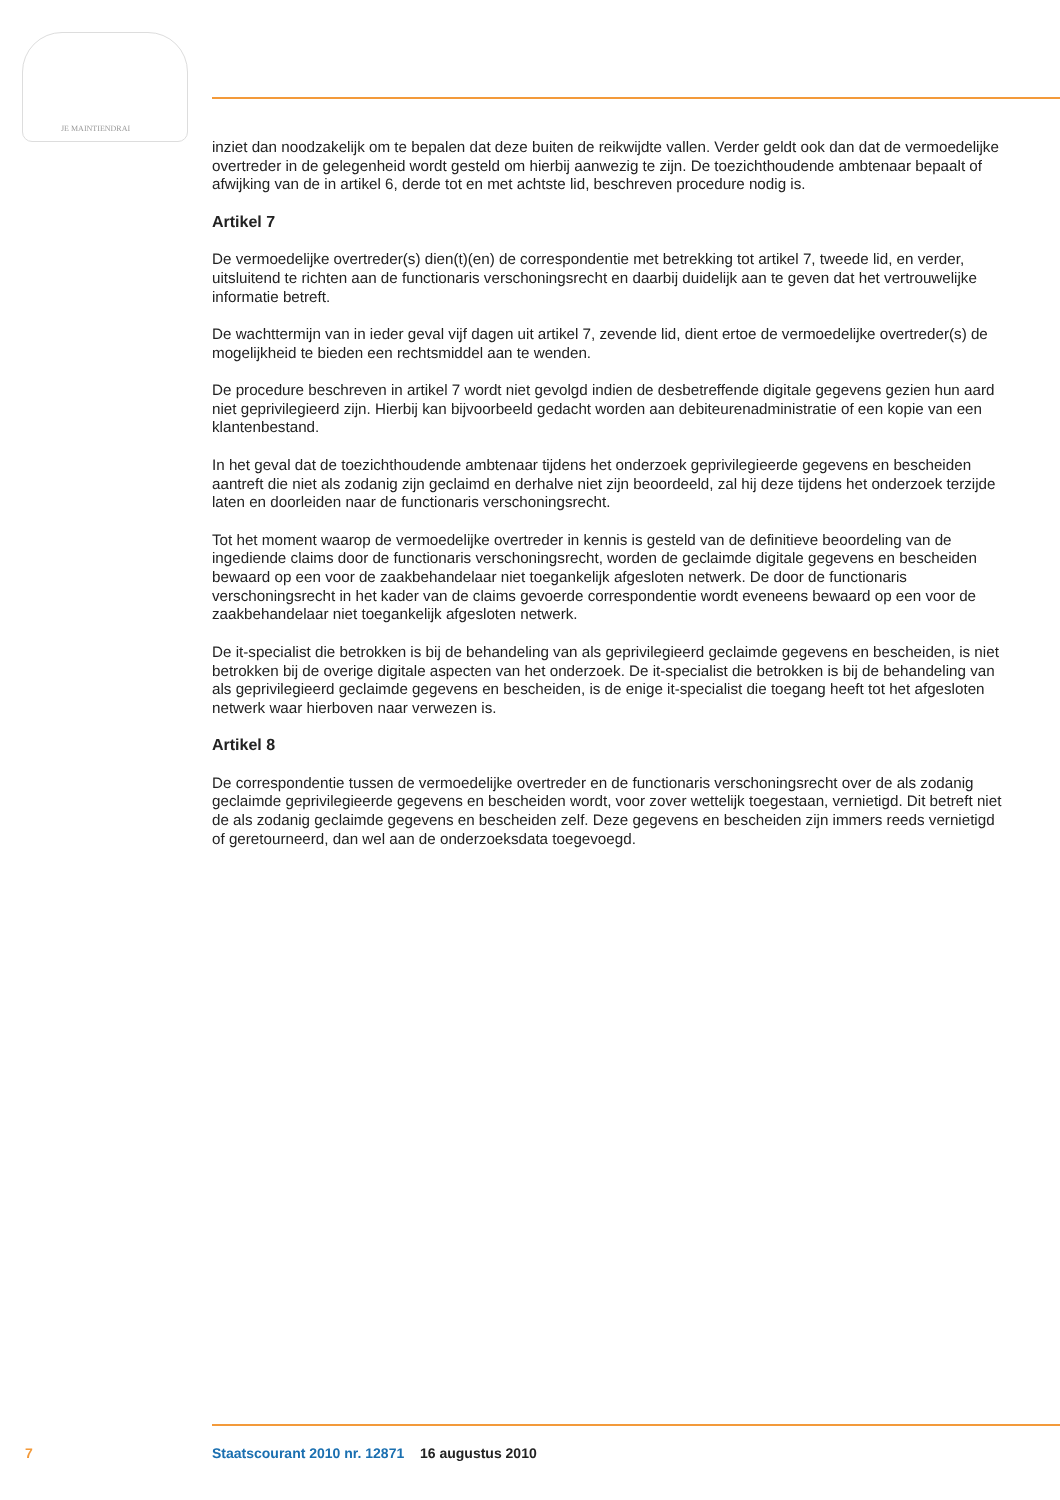JE MAINTIENDRAI
inziet dan noodzakelijk om te bepalen dat deze buiten de reikwijdte vallen. Verder geldt ook dan dat de vermoedelijke overtreder in de gelegenheid wordt gesteld om hierbij aanwezig te zijn. De toezichthoudende ambtenaar bepaalt of afwijking van de in artikel 6, derde tot en met achtste lid, beschreven procedure nodig is.
Artikel 7
De vermoedelijke overtreder(s) dien(t)(en) de correspondentie met betrekking tot artikel 7, tweede lid, en verder, uitsluitend te richten aan de functionaris verschoningsrecht en daarbij duidelijk aan te geven dat het vertrouwelijke informatie betreft.
De wachttermijn van in ieder geval vijf dagen uit artikel 7, zevende lid, dient ertoe de vermoedelijke overtreder(s) de mogelijkheid te bieden een rechtsmiddel aan te wenden.
De procedure beschreven in artikel 7 wordt niet gevolgd indien de desbetreffende digitale gegevens gezien hun aard niet geprivilegieerd zijn. Hierbij kan bijvoorbeeld gedacht worden aan debiteurenadministratie of een kopie van een klantenbestand.
In het geval dat de toezichthoudende ambtenaar tijdens het onderzoek geprivilegieerde gegevens en bescheiden aantreft die niet als zodanig zijn geclaimd en derhalve niet zijn beoordeeld, zal hij deze tijdens het onderzoek terzijde laten en doorleiden naar de functionaris verschoningsrecht.
Tot het moment waarop de vermoedelijke overtreder in kennis is gesteld van de definitieve beoordeling van de ingediende claims door de functionaris verschoningsrecht, worden de geclaimde digitale gegevens en bescheiden bewaard op een voor de zaakbehandelaar niet toegankelijk afgesloten netwerk. De door de functionaris verschoningsrecht in het kader van de claims gevoerde correspondentie wordt eveneens bewaard op een voor de zaakbehandelaar niet toegankelijk afgesloten netwerk.
De it-specialist die betrokken is bij de behandeling van als geprivilegieerd geclaimde gegevens en bescheiden, is niet betrokken bij de overige digitale aspecten van het onderzoek. De it-specialist die betrokken is bij de behandeling van als geprivilegieerd geclaimde gegevens en bescheiden, is de enige it-specialist die toegang heeft tot het afgesloten netwerk waar hierboven naar verwezen is.
Artikel 8
De correspondentie tussen de vermoedelijke overtreder en de functionaris verschoningsrecht over de als zodanig geclaimde geprivilegieerde gegevens en bescheiden wordt, voor zover wettelijk toegestaan, vernietigd. Dit betreft niet de als zodanig geclaimde gegevens en bescheiden zelf. Deze gegevens en bescheiden zijn immers reeds vernietigd of geretourneerd, dan wel aan de onderzoeksdata toegevoegd.
7 Staatscourant 2010 nr. 12871 16 augustus 2010